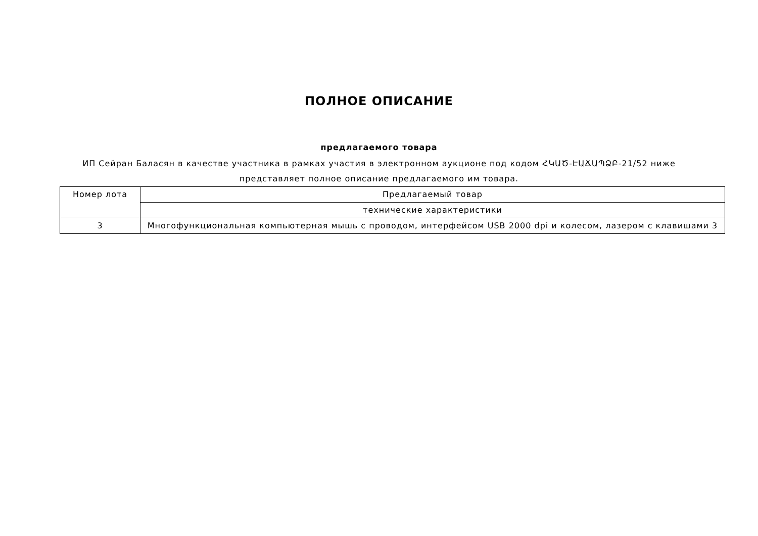ПОЛНОЕ ОПИСАНИЕ
предлагаемого товара
ИП Сейран Баласян в качестве участника в рамках участия в электронном аукционе под кодом ՀԿԱԾ-ԷԱՃԱՊՁԲ-21/52 ниже представляет полное описание предлагаемого им товара.
| Номер лота | Предлагаемый товар |
| | технические характеристики |
| 3 | Многофункциональная компьютерная мышь с проводом, интерфейсом USB 2000 dpi и колесом, лазером с клавишами 3 |